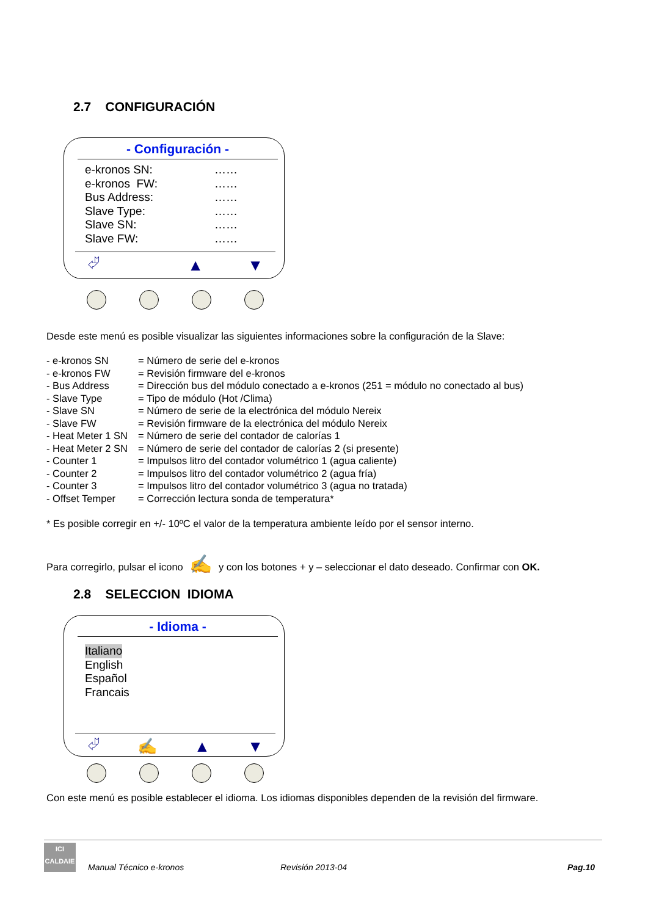2.7 CONFIGURACIÓN
- Configuración -
e-kronos SN: ……
e-kronos FW: ……
Bus Address: ……
Slave Type: ……
Slave SN: ……
Slave FW: ……
⮰ ▲ ▼
Desde este menú es posible visualizar las siguientes informaciones sobre la configuración de la Slave:
| - e-kronos SN | = Número de serie del e-kronos |
| - e-kronos FW | = Revisión firmware del e-kronos |
| - Bus Address | = Dirección bus del módulo conectado a e-kronos (251 = módulo no conectado al bus) |
| - Slave Type | = Tipo de módulo (Hot /Clima) |
| - Slave SN | = Número de serie de la electrónica del módulo Nereix |
| - Slave FW | = Revisión firmware de la electrónica del módulo Nereix |
| - Heat Meter 1 SN | = Número de serie del contador de calorías 1 |
| - Heat Meter 2 SN | = Número de serie del contador de calorías 2 (si presente) |
| - Counter 1 | = Impulsos litro del contador volumétrico 1 (agua caliente) |
| - Counter 2 | = Impulsos litro del contador volumétrico 2 (agua fría) |
| - Counter 3 | = Impulsos litro del contador volumétrico 3 (agua no tratada) |
| - Offset Temper | = Corrección lectura sonda de temperatura* |
* Es posible corregir en +/- 10ºC el valor de la temperatura ambiente leído por el sensor interno.
Para corregirlo, pulsar el icono ✍ y con los botones + y – seleccionar el dato deseado. Confirmar con OK.
2.8 SELECCION IDIOMA
- Idioma -
Italiano
English
Español
Francais
⮰ ✍ ▲ ▼
Con este menú es posible establecer el idioma. Los idiomas disponibles dependen de la revisión del firmware.
ICI
CALDAIE
Manual Técnico e-kronos Revisión 2013-04 Pag.10